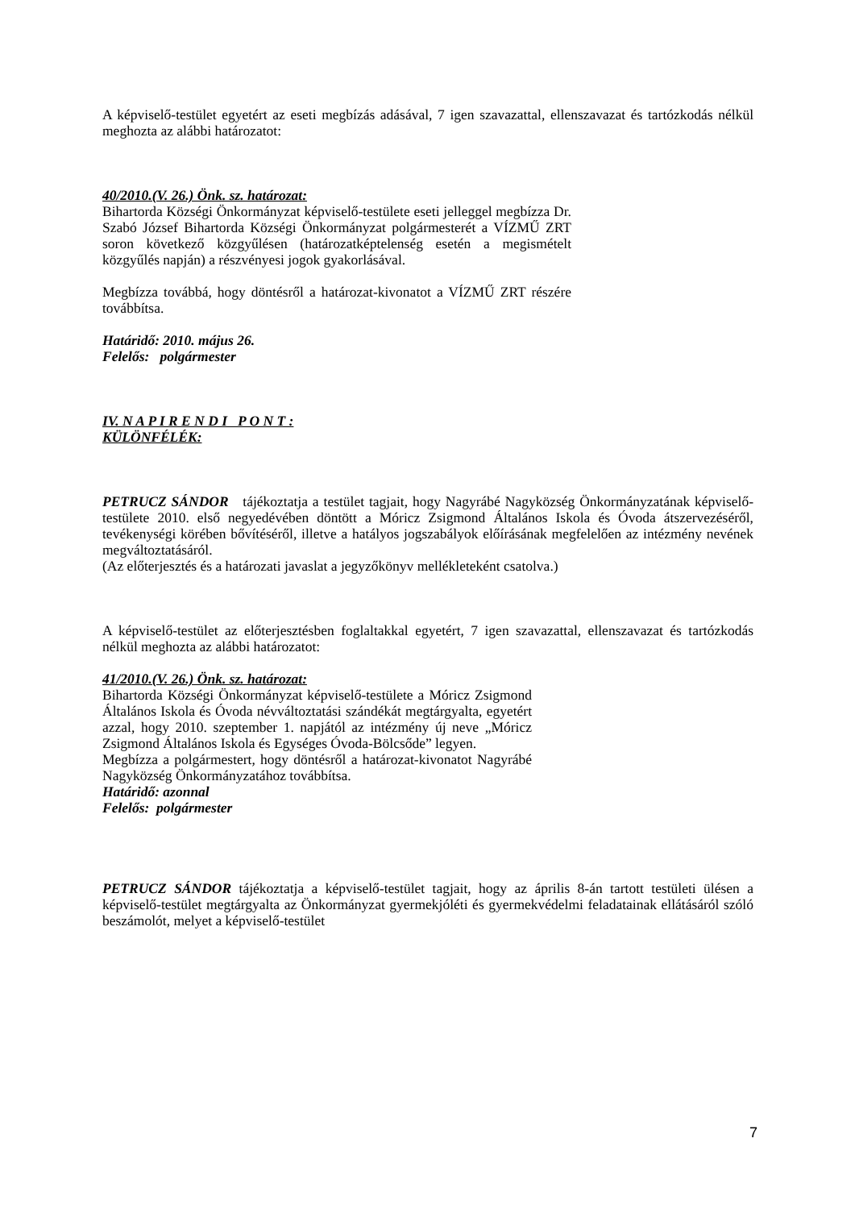A képviselő-testület egyetért az eseti megbízás adásával, 7 igen szavazattal, ellenszavazat és tartózkodás nélkül meghozta az alábbi határozatot:
40/2010.(V. 26.) Önk. sz. határozat:
Bihartorda Községi Önkormányzat képviselő-testülete eseti jelleggel megbízza Dr. Szabó József Bihartorda Községi Önkormányzat polgármesterét a VÍZMŰ ZRT soron következő közgyűlésen (határozatképtelenség esetén a megismételt közgyűlés napján) a részvényesi jogok gyakorlásával.
Megbízza továbbá, hogy döntésről a határozat-kivonatot a VÍZMŰ ZRT részére továbbítsa.
Határidő: 2010. május 26.
Felelős: polgármester
IV. N A P I R E N D I P O N T :
KÜLÖNFÉLÉK:
PETRUCZ SÁNDOR tájékoztatja a testület tagjait, hogy Nagyrábé Nagyközség Önkormányzatának képviselő-testülete 2010. első negyedévében döntött a Móricz Zsigmond Általános Iskola és Óvoda átszervezéséről, tevékenységi körében bővítéséről, illetve a hatályos jogszabályok előírásának megfelelően az intézmény nevének megváltoztatásáról.
(Az előterjesztés és a határozati javaslat a jegyzőkönyv mellékleteként csatolva.)
A képviselő-testület az előterjesztésben foglaltakkal egyetért, 7 igen szavazattal, ellenszavazat és tartózkodás nélkül meghozta az alábbi határozatot:
41/2010.(V. 26.) Önk. sz. határozat:
Bihartorda Községi Önkormányzat képviselő-testülete a Móricz Zsigmond Általános Iskola és Óvoda névváltoztatási szándékát megtárgyalta, egyetért azzal, hogy 2010. szeptember 1. napjától az intézmény új neve „Móricz Zsigmond Általános Iskola és Egységes Óvoda-Bölcsőde” legyen.
Megbízza a polgármestert, hogy döntésről a határozat-kivonatot Nagyrábé Nagyközség Önkormányzatához továbbítsa.
Határidő: azonnal
Felelős: polgármester
PETRUCZ SÁNDOR tájékoztatja a képviselő-testület tagjait, hogy az április 8-án tartott testületi ülésen a képviselő-testület megtárgyalta az Önkormányzat gyermekjóléti és gyermekvédelmi feladatainak ellátásáról szóló beszámolót, melyet a képviselő-testület
7